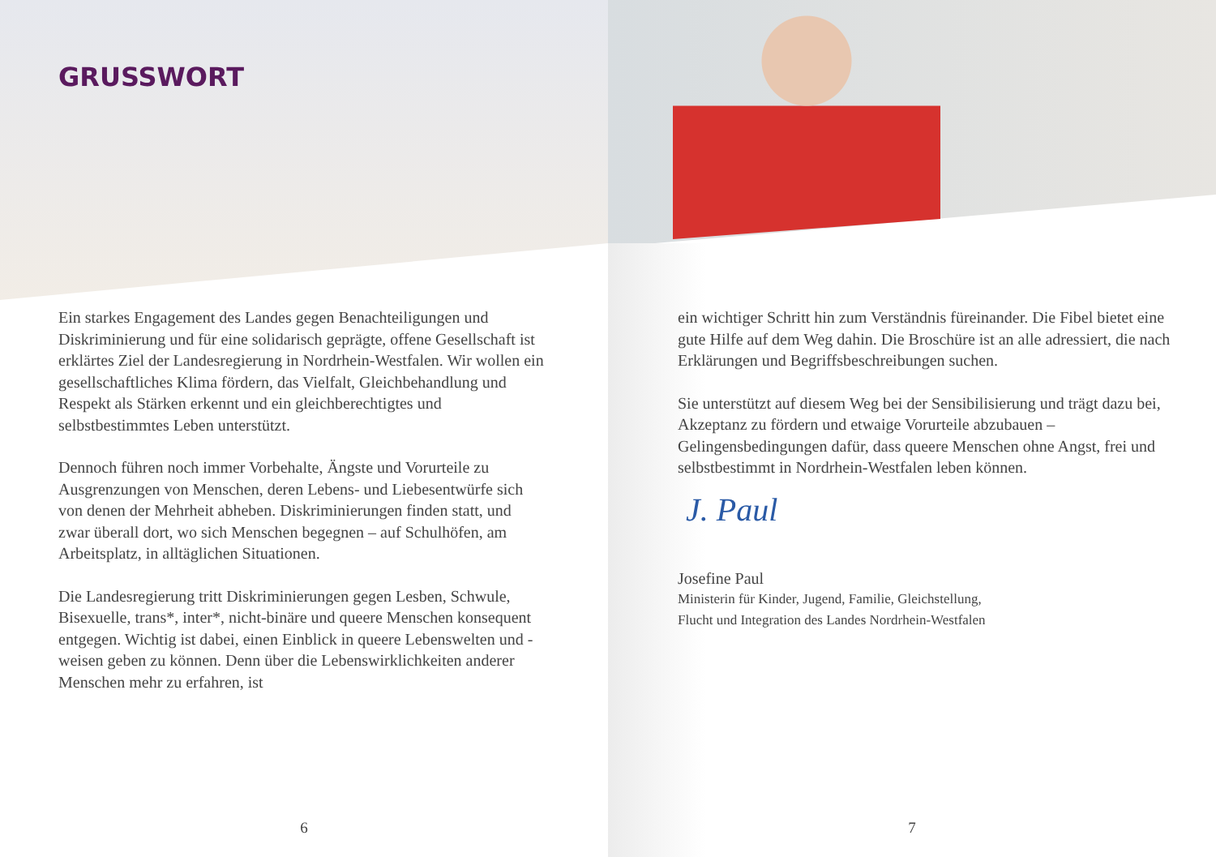GRUSSWORT
Ein starkes Engagement des Landes gegen Benachteiligungen und Diskriminierung und für eine solidarisch geprägte, offene Gesellschaft ist erklärtes Ziel der Landesregierung in Nordrhein-Westfalen. Wir wollen ein gesellschaftliches Klima fördern, das Vielfalt, Gleichbehandlung und Respekt als Stärken erkennt und ein gleichberechtigtes und selbstbestimmtes Leben unterstützt.
Dennoch führen noch immer Vorbehalte, Ängste und Vorurteile zu Ausgrenzungen von Menschen, deren Lebens- und Liebesentwürfe sich von denen der Mehrheit abheben. Diskriminierungen finden statt, und zwar überall dort, wo sich Menschen begegnen – auf Schulhöfen, am Arbeitsplatz, in alltäglichen Situationen.
Die Landesregierung tritt Diskriminierungen gegen Lesben, Schwule, Bisexuelle, trans*, inter*, nicht-binäre und queere Menschen konsequent entgegen. Wichtig ist dabei, einen Einblick in queere Lebenswelten und -weisen geben zu können. Denn über die Lebenswirklichkeiten anderer Menschen mehr zu erfahren, ist
6
ein wichtiger Schritt hin zum Verständnis füreinander. Die Fibel bietet eine gute Hilfe auf dem Weg dahin. Die Broschüre ist an alle adressiert, die nach Erklärungen und Begriffsbeschreibungen suchen.
Sie unterstützt auf diesem Weg bei der Sensibilisierung und trägt dazu bei, Akzeptanz zu fördern und etwaige Vorurteile abzubauen – Gelingensbedingungen dafür, dass queere Menschen ohne Angst, frei und selbstbestimmt in Nordrhein-Westfalen leben können.
J. Paul
Josefine Paul
Ministerin für Kinder, Jugend, Familie, Gleichstellung,
Flucht und Integration des Landes Nordrhein-Westfalen
7